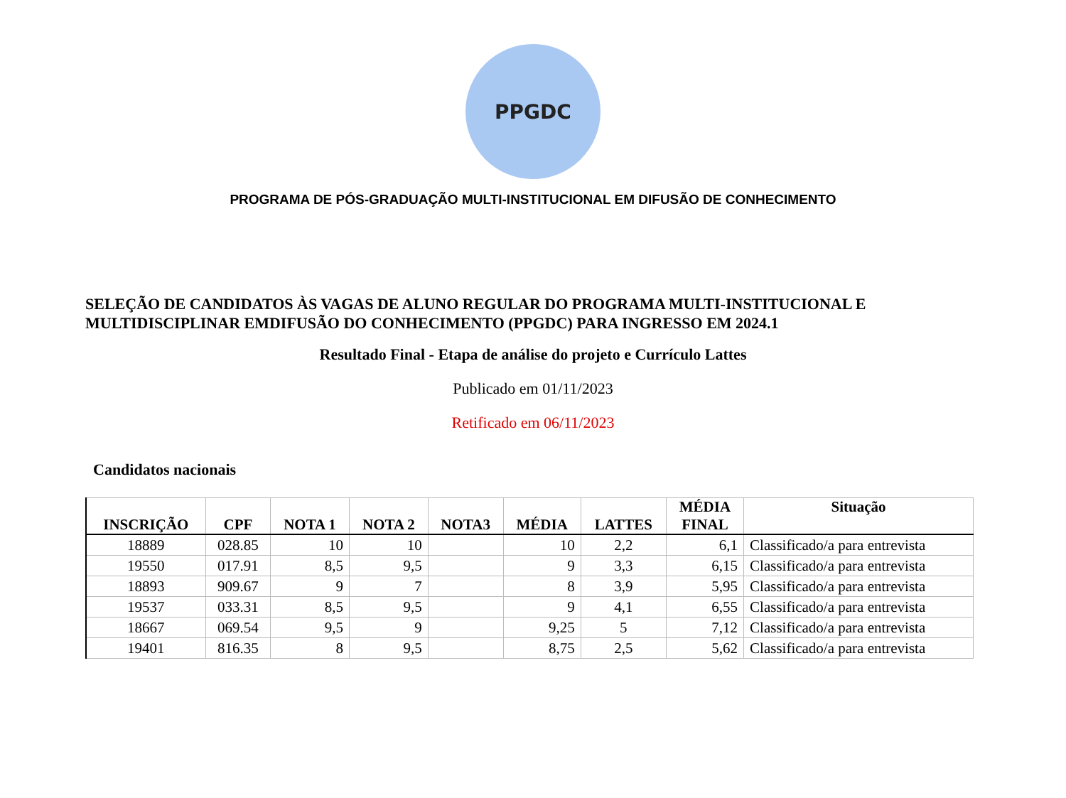PPGDC
PROGRAMA DE PÓS-GRADUAÇÃO MULTI-INSTITUCIONAL EM DIFUSÃO DE CONHECIMENTO
SELEÇÃO DE CANDIDATOS ÀS VAGAS DE ALUNO REGULAR DO PROGRAMA MULTI-INSTITUCIONAL E MULTIDISCIPLINAR EMDIFUSÃO DO CONHECIMENTO (PPGDC) PARA INGRESSO EM 2024.1
Resultado Final - Etapa de análise do projeto e Currículo Lattes
Publicado em 01/11/2023
Retificado em 06/11/2023
Candidatos nacionais
| INSCRIÇÃO | CPF | NOTA 1 | NOTA 2 | NOTA3 | MÉDIA | LATTES | MÉDIA FINAL | Situação |
| --- | --- | --- | --- | --- | --- | --- | --- | --- |
| 18889 | 028.85 | 10 | 10 | | 10 | 2,2 | 6,1 | Classificado/a para entrevista |
| 19550 | 017.91 | 8,5 | 9,5 | | 9 | 3,3 | 6,15 | Classificado/a para entrevista |
| 18893 | 909.67 | 9 | 7 | | 8 | 3,9 | 5,95 | Classificado/a para entrevista |
| 19537 | 033.31 | 8,5 | 9,5 | | 9 | 4,1 | 6,55 | Classificado/a para entrevista |
| 18667 | 069.54 | 9,5 | 9 | | 9,25 | 5 | 7,12 | Classificado/a para entrevista |
| 19401 | 816.35 | 8 | 9,5 | | 8,75 | 2,5 | 5,62 | Classificado/a para entrevista |